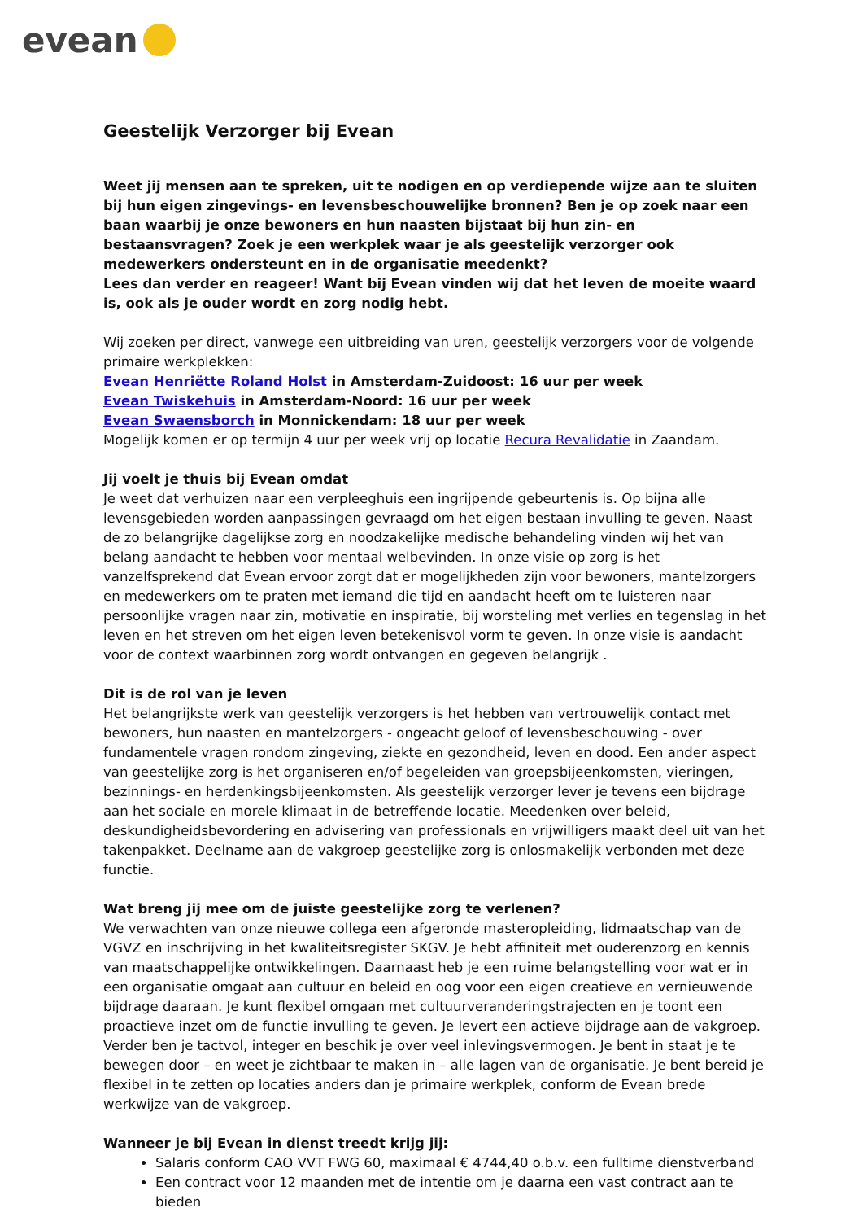evean
Geestelijk Verzorger bij Evean
Weet jij mensen aan te spreken, uit te nodigen en op verdiepende wijze aan te sluiten bij hun eigen zingevings- en levensbeschouwelijke bronnen? Ben je op zoek naar een baan waarbij je onze bewoners en hun naasten bijstaat bij hun zin- en bestaansvragen? Zoek je een werkplek waar je als geestelijk verzorger ook medewerkers ondersteunt en in de organisatie meedenkt?
Lees dan verder en reageer! Want bij Evean vinden wij dat het leven de moeite waard is, ook als je ouder wordt en zorg nodig hebt.
Wij zoeken per direct, vanwege een uitbreiding van uren, geestelijk verzorgers voor de volgende primaire werkplekken:
Evean Henriëtte Roland Holst in Amsterdam-Zuidoost: 16 uur per week
Evean Twiskehuis in Amsterdam-Noord: 16 uur per week
Evean Swaensborch in Monnickendam: 18 uur per week
Mogelijk komen er op termijn 4 uur per week vrij op locatie Recura Revalidatie in Zaandam.
Jij voelt je thuis bij Evean omdat
Je weet dat verhuizen naar een verpleeghuis een ingrijpende gebeurtenis is. Op bijna alle levensgebieden worden aanpassingen gevraagd om het eigen bestaan invulling te geven. Naast de zo belangrijke dagelijkse zorg en noodzakelijke medische behandeling vinden wij het van belang aandacht te hebben voor mentaal welbevinden. In onze visie op zorg is het vanzelfsprekend dat Evean ervoor zorgt dat er mogelijkheden zijn voor bewoners, mantelzorgers en medewerkers om te praten met iemand die tijd en aandacht heeft om te luisteren naar persoonlijke vragen naar zin, motivatie en inspiratie, bij worsteling met verlies en tegenslag in het leven en het streven om het eigen leven betekenisvol vorm te geven. In onze visie is aandacht voor de context waarbinnen zorg wordt ontvangen en gegeven belangrijk .
Dit is de rol van je leven
Het belangrijkste werk van geestelijk verzorgers is het hebben van vertrouwelijk contact met bewoners, hun naasten en mantelzorgers - ongeacht geloof of levensbeschouwing - over fundamentele vragen rondom zingeving, ziekte en gezondheid, leven en dood. Een ander aspect van geestelijke zorg is het organiseren en/of begeleiden van groepsbijeenkomsten, vieringen, bezinnings- en herdenkingsbijeenkomsten. Als geestelijk verzorger lever je tevens een bijdrage aan het sociale en morele klimaat in de betreffende locatie. Meedenken over beleid, deskundigheidsbevordering en advisering van professionals en vrijwilligers maakt deel uit van het takenpakket. Deelname aan de vakgroep geestelijke zorg is onlosmakelijk verbonden met deze functie.
Wat breng jij mee om de juiste geestelijke zorg te verlenen?
We verwachten van onze nieuwe collega een afgeronde masteropleiding, lidmaatschap van de VGVZ en inschrijving in het kwaliteitsregister SKGV. Je hebt affiniteit met ouderenzorg en kennis van maatschappelijke ontwikkelingen. Daarnaast heb je een ruime belangstelling voor wat er in een organisatie omgaat aan cultuur en beleid en oog voor een eigen creatieve en vernieuwende bijdrage daaraan. Je kunt flexibel omgaan met cultuurveranderingstrajecten en je toont een proactieve inzet om de functie invulling te geven. Je levert een actieve bijdrage aan de vakgroep. Verder ben je tactvol, integer en beschik je over veel inlevingsvermogen. Je bent in staat je te bewegen door – en weet je zichtbaar te maken in – alle lagen van de organisatie. Je bent bereid je flexibel in te zetten op locaties anders dan je primaire werkplek, conform de Evean brede werkwijze van de vakgroep.
Wanneer je bij Evean in dienst treedt krijg jij:
Salaris conform CAO VVT FWG 60, maximaal € 4744,40 o.b.v. een fulltime dienstverband
Een contract voor 12 maanden met de intentie om je daarna een vast contract aan te bieden